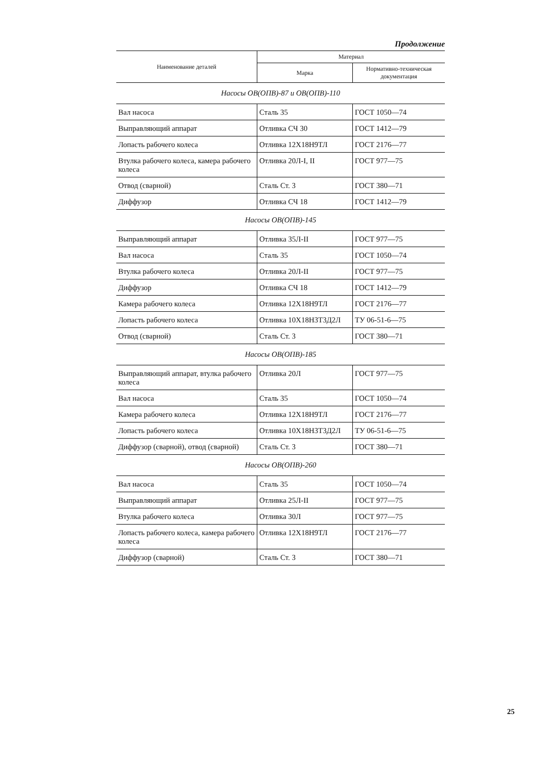Продолжение
| Наименование деталей | Материал | |
| --- | --- | --- |
| | Марка | Нормативно-техническая документация |
| Насосы ОВ(ОПВ)-87 и ОВ(ОПВ)-110 | | |
| Вал насоса | Сталь 35 | ГОСТ 1050—74 |
| Выправляющий аппарат | Отливка СЧ 30 | ГОСТ 1412—79 |
| Лопасть рабочего колеса | Отливка 12Х18Н9ТЛ | ГОСТ 2176—77 |
| Втулка рабочего колеса, камера рабочего колеса | Отливка 20Л-I, II | ГОСТ 977—75 |
| Отвод (сварной) | Сталь Ст. 3 | ГОСТ 380—71 |
| Диффузор | Отливка СЧ 18 | ГОСТ 1412—79 |
| Насосы ОВ(ОПВ)-145 | | |
| Выправляющий аппарат | Отливка 35Л-II | ГОСТ 977—75 |
| Вал насоса | Сталь 35 | ГОСТ 1050—74 |
| Втулка рабочего колеса | Отливка 20Л-II | ГОСТ 977—75 |
| Диффузор | Отливка СЧ 18 | ГОСТ 1412—79 |
| Камера рабочего колеса | Отливка 12Х18Н9ТЛ | ГОСТ 2176—77 |
| Лопасть рабочего колеса | Отливка 10Х18Н3Т3Д2Л | ТУ 06-51-6—75 |
| Отвод (сварной) | Сталь Ст. 3 | ГОСТ 380—71 |
| Насосы ОВ(ОПВ)-185 | | |
| Выправляющий аппарат, втулка рабочего колеса | Отливка 20Л | ГОСТ 977—75 |
| Вал насоса | Сталь 35 | ГОСТ 1050—74 |
| Камера рабочего колеса | Отливка 12Х18Н9ТЛ | ГОСТ 2176—77 |
| Лопасть рабочего колеса | Отливка 10Х18Н3Т3Д2Л | ТУ 06-51-6—75 |
| Диффузор (сварной), отвод (сварной) | Сталь Ст. 3 | ГОСТ 380—71 |
| Насосы ОВ(ОПВ)-260 | | |
| Вал насоса | Сталь 35 | ГОСТ 1050—74 |
| Выправляющий аппарат | Отливка 25Л-II | ГОСТ 977—75 |
| Втулка рабочего колеса | Отливка 30Л | ГОСТ 977—75 |
| Лопасть рабочего колеса, камера рабочего колеса | Отливка 12Х18Н9ТЛ | ГОСТ 2176—77 |
| Диффузор (сварной) | Сталь Ст. 3 | ГОСТ 380—71 |
25